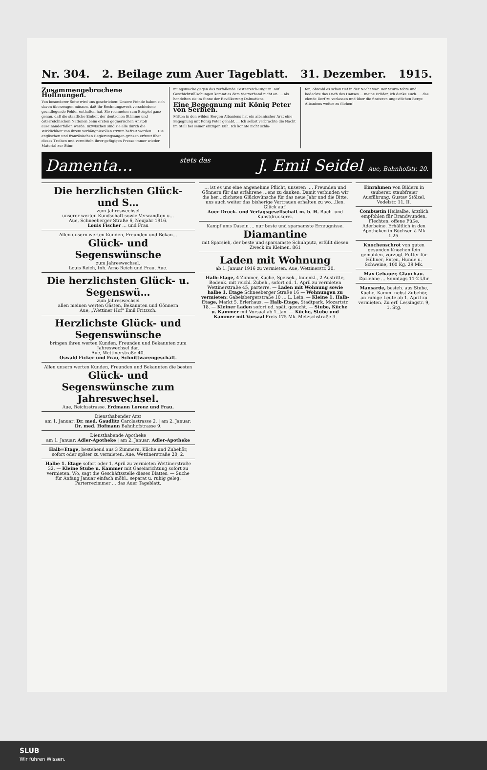Nr. 304. 2. Beilage zum Auer Tageblatt. 31. Dezember. 1915.
Zusammengebrochene Hoffnungen.
Von besonderer Seite wird uns geschrieben: Unsere Feinde haben sich davon überzeugen müssen, daß ihr Rechnungswerk verschiedene grundlegende Fehler enthalten hat. Sie rechneten zum Beispiel ganz genau, daß die staatliche Einheit der deutschen Stämme und österreichischen Nationen beim ersten gegnerischen Anstoß auseinanderfallen werde. Inzwischen sind sie alle durch die Wirklichkeit von ihrem verhängnisvollen Irrtum befreit worden. ... Die englischen und französischen Regierungsaugen grinsen erfreut über dieses Treiben und vermitteln ihrer gefügigen Presse immer wieder Material zur Stim-
mungsmache gegen das zerfallende Oesterreich-Ungarn. Auf Geschichtsfälschungen kommt es dem Vierverband nicht an. ... als handelten sie im Sinne der Bevölkerung Dalmatiens.
Eine Begegnung mit König Peter von Serbien.
Mitten in den wilden Bergen Albaniens hat ein albanischer Arzt eine Begegnung mit König Peter gehabt. ... Ich selbst verbrachte die Nacht im Stall bei seiner einzigen Kuh. Ich konnte nicht schla-
fen, obwohl es schon tief in der Nacht war. Der Sturm tobte und bedeckte das Dach des Hauses ... meine Brüder, ich danke euch. ... das elende Dorf zu verlassen und über die finsteren ungastlichen Berge Albaniens weiter zu fliehen!
Damenta… stets das J. Emil Seidel Aue, Bahnhofstr. 20.
Die herzlichsten Glück- und S…
zum Jahreswechsel
unserer werten Kundschaft sowie Verwandten u…
Aue, Schneeberger Straße 6, Neujahr 1916.
Louis Fischer … und Frau
Allen unsern werten Kunden, Freunden und Bekan…
Glück- und Segenswünsche
zum Jahreswechsel.
Louis Reich, Inh. Arno Reich und Frau, Aue.
Die herzlichsten Glück- u. Segenswü…
zum Jahreswechsel
allen meinen werten Gästen, Bekannten und Gönnern
Aue, „Wettiner Hof" Emil Fritzsch.
Herzlichste Glück- und Segenswünsche
bringen ihren werten Kunden, Freunden und Bekannten zum Jahreswechsel dar.
Aue, Wettinerstraße 40.
Oswald Ficker und Frau, Schnittwarengeschäft.
Allen unsern werten Kunden, Freunden und Bekannten die besten
Glück- und Segenswünsche zum Jahreswechsel.
Aue, Reichsstrasse. Erdmann Lorenz und Frau.
Diensthabender Arzt
am 1. Januar: Dr. med. Gaudlitz Carolastrasse 2. | am 2. Januar: Dr. med. Hofmann Bahnhofstrasse 9.
Diensthabende Apotheke
am 1. Januar: Adler-Apotheke | am 2. Januar: Adler-Apotheke
Halb=Etage, bestehend aus 3 Zimmern, Küche und Zubehör, sofort oder später zu vermieten. Aue, Wettinerstraße 20, 2.
Halbe 1. Etage sofort oder 1. April zu vermieten Wettinerstraße 32. — Kleine Stube u. Kammer mit Gaseinrichtung sofort zu vermieten. Wo, sagt die Geschäftsstelle dieses Blattes. — Suche für Anfang Januar einfach möbl., separat u. ruhig geleg. Parterrezimmer ... das Auer Tageblatt.
… ist es uns eine angenehme Pflicht, unseren …, Freunden und Gönnern für das erfahrene …ens zu danken. Damit verbinden wir die her…zlichsten Glückwünsche für das neue Jahr und die Bitte, uns auch weiter das bisherige Vertrauen erhalten zu wo…llen.
Glück auf!
Auer Druck- und Verlagsgesellschaft m. b. H. Buch- und Kunstdruckerei.
Kampf ums Dasein … nur beste und sparsamste Erzeugnisse.
Diamantine
mit Sparsieb, der beste und sparsamste Schuhputz, erfüllt diesen Zweck im Kleinen. 861
Laden mit Wohnung
ab 1. Januar 1916 zu vermieten. Aue, Wettinerstr. 20.
Halb-Etage, 4 Zimmer, Küche, Speisek., Innenkl., 2 Austritte, Bodenk. mit reichl. Zubeh., sofort od. 1. April zu vermieten Wettinerstraße 45, parterre. — Laden mit Wohnung sowie halbe 1. Etage Schneeberger Straße 16 — Wohnungen zu vermieten: Gabelsbergerstraße 10 … L. Lein. — Kleine 1. Halb-Etage, Markt 5, Erlerhaus. — Halb-Etage, Stadtpark, Mozartstr. 18. — Kleiner Laden sofort od. spät. gesucht. — Stube, Küche u. Kammer mit Vorsaal ab 1. Jan. — Küche, Stube und Kammer mit Vorsaal Preis 175 Mk. Metzschstraße 3.
Einrahmen von Bildern in sauberer, staubfreier Ausführung. Gustav Stölzel, Vodelstr. 11, II.
Combustin Heilsalbe, ärztlich empfohlen für Brandwunden, Flechten, offene Füße, Aderbeine. Erhältlich in den Apotheken in Büchsen à Mk 1.25.
Knochenschrot von guten gesunden Knochen fein gemahlen, vorzügl. Futter für Hühner, Enten, Hunde u. Schweine, 100 Kg. 29 Mk.
Max Gebauer, Glauchau. Darlehne … Sonntags 11-2 Uhr
Mansarde, besteh. aus Stube, Küche, Kamm. nebst Zubehör, an ruhige Leute ab 1. April zu vermieten. Zu erf. Lessingstr. 9, 1. Stg.
SLUB
Wir führen Wissen.